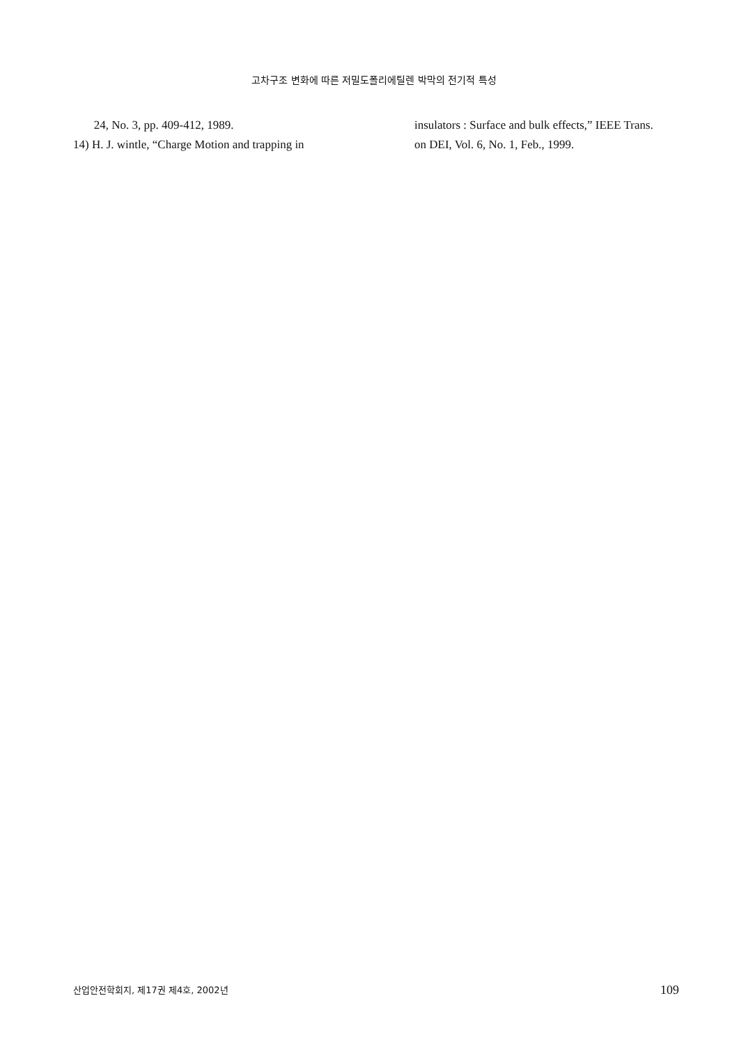고차구조 변화에 따른 저밀도폴리에틸렌 박막의 전기적 특성
24, No. 3, pp. 409-412, 1989.
14) H. J. wintle, “Charge Motion and trapping in
insulators : Surface and bulk effects,” IEEE Trans.
on DEI, Vol. 6, No. 1, Feb., 1999.
산업안전학회지, 제17권 제4호, 2002년 109